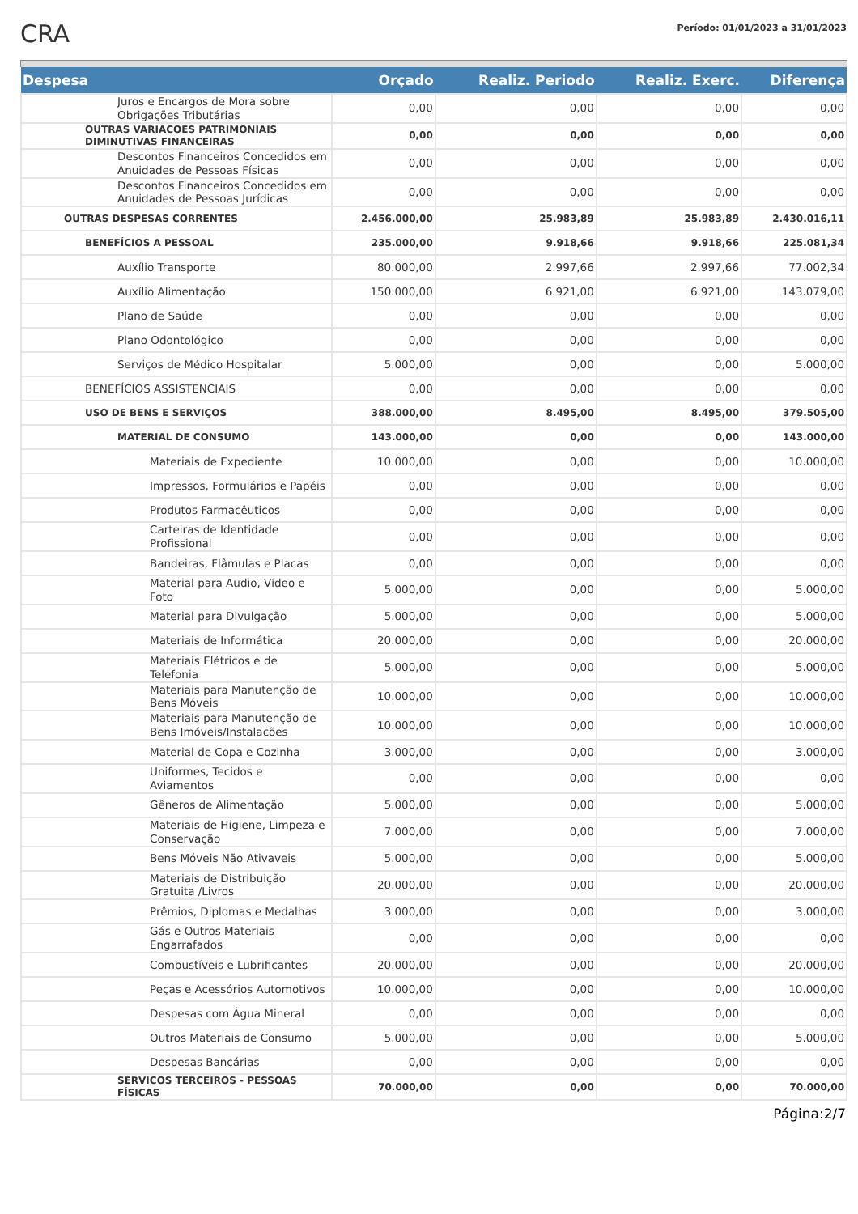CRA
Período: 01/01/2023 a 31/01/2023
| Despesa | Orçado | Realiz. Periodo | Realiz. Exerc. | Diferença |
| --- | --- | --- | --- | --- |
| Juros e Encargos de Mora sobre Obrigações Tributárias | 0,00 | 0,00 | 0,00 | 0,00 |
| OUTRAS VARIACOES PATRIMONIAIS DIMINUTIVAS FINANCEIRAS | 0,00 | 0,00 | 0,00 | 0,00 |
| Descontos Financeiros Concedidos em Anuidades de Pessoas Físicas | 0,00 | 0,00 | 0,00 | 0,00 |
| Descontos Financeiros Concedidos em Anuidades de Pessoas Jurídicas | 0,00 | 0,00 | 0,00 | 0,00 |
| OUTRAS DESPESAS CORRENTES | 2.456.000,00 | 25.983,89 | 25.983,89 | 2.430.016,11 |
| BENEFÍCIOS A PESSOAL | 235.000,00 | 9.918,66 | 9.918,66 | 225.081,34 |
| Auxílio Transporte | 80.000,00 | 2.997,66 | 2.997,66 | 77.002,34 |
| Auxílio Alimentação | 150.000,00 | 6.921,00 | 6.921,00 | 143.079,00 |
| Plano de Saúde | 0,00 | 0,00 | 0,00 | 0,00 |
| Plano Odontológico | 0,00 | 0,00 | 0,00 | 0,00 |
| Serviços de Médico Hospitalar | 5.000,00 | 0,00 | 0,00 | 5.000,00 |
| BENEFÍCIOS ASSISTENCIAIS | 0,00 | 0,00 | 0,00 | 0,00 |
| USO DE BENS E SERVIÇOS | 388.000,00 | 8.495,00 | 8.495,00 | 379.505,00 |
| MATERIAL DE CONSUMO | 143.000,00 | 0,00 | 0,00 | 143.000,00 |
| Materiais de Expediente | 10.000,00 | 0,00 | 0,00 | 10.000,00 |
| Impressos, Formulários e Papéis | 0,00 | 0,00 | 0,00 | 0,00 |
| Produtos Farmacêuticos | 0,00 | 0,00 | 0,00 | 0,00 |
| Carteiras de Identidade Profissional | 0,00 | 0,00 | 0,00 | 0,00 |
| Bandeiras, Flâmulas e Placas | 0,00 | 0,00 | 0,00 | 0,00 |
| Material para Audio, Vídeo e Foto | 5.000,00 | 0,00 | 0,00 | 5.000,00 |
| Material para Divulgação | 5.000,00 | 0,00 | 0,00 | 5.000,00 |
| Materiais de Informática | 20.000,00 | 0,00 | 0,00 | 20.000,00 |
| Materiais Elétricos e de Telefonia | 5.000,00 | 0,00 | 0,00 | 5.000,00 |
| Materiais para Manutenção de Bens Móveis | 10.000,00 | 0,00 | 0,00 | 10.000,00 |
| Materiais para Manutenção de Bens Imóveis/Instalacões | 10.000,00 | 0,00 | 0,00 | 10.000,00 |
| Material de Copa e Cozinha | 3.000,00 | 0,00 | 0,00 | 3.000,00 |
| Uniformes, Tecidos e Aviamentos | 0,00 | 0,00 | 0,00 | 0,00 |
| Gêneros de Alimentação | 5.000,00 | 0,00 | 0,00 | 5.000,00 |
| Materiais de Higiene, Limpeza e Conservação | 7.000,00 | 0,00 | 0,00 | 7.000,00 |
| Bens Móveis Não Ativaveis | 5.000,00 | 0,00 | 0,00 | 5.000,00 |
| Materiais de Distribuição Gratuita /Livros | 20.000,00 | 0,00 | 0,00 | 20.000,00 |
| Prêmios, Diplomas e Medalhas | 3.000,00 | 0,00 | 0,00 | 3.000,00 |
| Gás e Outros Materiais Engarrafados | 0,00 | 0,00 | 0,00 | 0,00 |
| Combustíveis e Lubrificantes | 20.000,00 | 0,00 | 0,00 | 20.000,00 |
| Peças e Acessórios Automotivos | 10.000,00 | 0,00 | 0,00 | 10.000,00 |
| Despesas com Água Mineral | 0,00 | 0,00 | 0,00 | 0,00 |
| Outros Materiais de Consumo | 5.000,00 | 0,00 | 0,00 | 5.000,00 |
| Despesas Bancárias | 0,00 | 0,00 | 0,00 | 0,00 |
| SERVICOS TERCEIROS - PESSOAS FÍSICAS | 70.000,00 | 0,00 | 0,00 | 70.000,00 |
Página:2/7